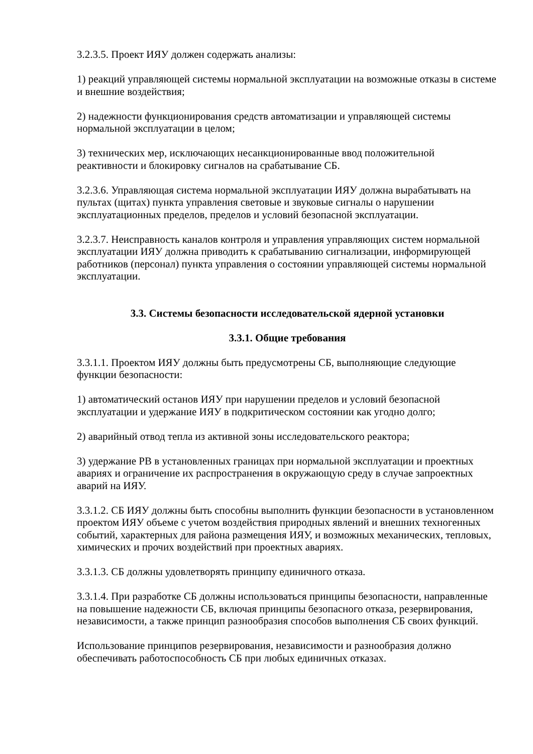3.2.3.5. Проект ИЯУ должен содержать анализы:
1) реакций управляющей системы нормальной эксплуатации на возможные отказы в системе и внешние воздействия;
2) надежности функционирования средств автоматизации и управляющей системы нормальной эксплуатации в целом;
3) технических мер, исключающих несанкционированные ввод положительной реактивности и блокировку сигналов на срабатывание СБ.
3.2.3.6. Управляющая система нормальной эксплуатации ИЯУ должна вырабатывать на пультах (щитах) пункта управления световые и звуковые сигналы о нарушении эксплуатационных пределов, пределов и условий безопасной эксплуатации.
3.2.3.7. Неисправность каналов контроля и управления управляющих систем нормальной эксплуатации ИЯУ должна приводить к срабатыванию сигнализации, информирующей работников (персонал) пункта управления о состоянии управляющей системы нормальной эксплуатации.
3.3. Системы безопасности исследовательской ядерной установки
3.3.1. Общие требования
3.3.1.1. Проектом ИЯУ должны быть предусмотрены СБ, выполняющие следующие функции безопасности:
1) автоматический останов ИЯУ при нарушении пределов и условий безопасной эксплуатации и удержание ИЯУ в подкритическом состоянии как угодно долго;
2) аварийный отвод тепла из активной зоны исследовательского реактора;
3) удержание РВ в установленных границах при нормальной эксплуатации и проектных авариях и ограничение их распространения в окружающую среду в случае запроектных аварий на ИЯУ.
3.3.1.2. СБ ИЯУ должны быть способны выполнить функции безопасности в установленном проектом ИЯУ объеме с учетом воздействия природных явлений и внешних техногенных событий, характерных для района размещения ИЯУ, и возможных механических, тепловых, химических и прочих воздействий при проектных авариях.
3.3.1.3. СБ должны удовлетворять принципу единичного отказа.
3.3.1.4. При разработке СБ должны использоваться принципы безопасности, направленные на повышение надежности СБ, включая принципы безопасного отказа, резервирования, независимости, а также принцип разнообразия способов выполнения СБ своих функций.
Использование принципов резервирования, независимости и разнообразия должно обеспечивать работоспособность СБ при любых единичных отказах.